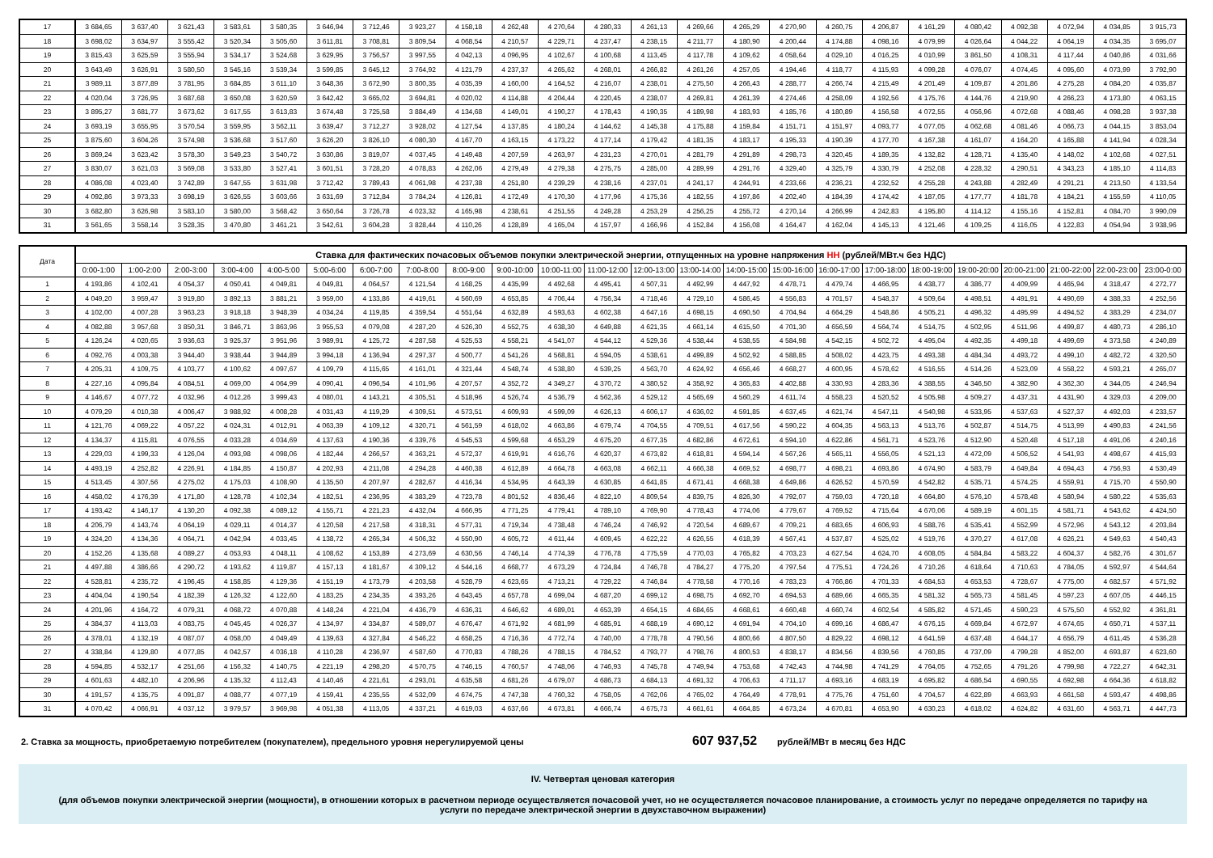| 17 | 3 684,65 | 3 637,40 | 3 621,43 | 3 583,61 | 3 580,35 | 3 646,94 | 3 712,46 | 3 923,27 | 4 158,18 | 4 262,48 | 4 270,64 | 4 280,33 | 4 261,13 | 4 269,66 | 4 265,29 | 4 270,90 | 4 260,75 | 4 206,87 | 4 161,29 | 4 080,42 | 4 092,38 | 4 072,94 | 4 034,85 | 3 915,73 |
| 18 | 3 698,02 | 3 634,97 | 3 555,42 | 3 520,34 | 3 505,60 | 3 611,81 | 3 708,81 | 3 809,54 | 4 068,54 | 4 210,57 | 4 229,71 | 4 237,47 | 4 238,15 | 4 211,77 | 4 180,90 | 4 200,44 | 4 174,88 | 4 098,16 | 4 079,99 | 4 026,64 | 4 044,22 | 4 064,19 | 4 034,35 | 3 695,07 |
| 19 | 3 815,43 | 3 625,59 | 3 555,94 | 3 534,17 | 3 524,68 | 3 629,95 | 3 756,57 | 3 997,55 | 4 042,13 | 4 096,95 | 4 102,67 | 4 100,68 | 4 113,45 | 4 117,78 | 4 109,62 | 4 058,64 | 4 029,10 | 4 016,25 | 4 010,99 | 3 861,50 | 4 108,31 | 4 117,44 | 4 040,86 | 4 031,66 |
| 20 | 3 643,49 | 3 626,91 | 3 580,50 | 3 545,16 | 3 539,34 | 3 599,85 | 3 645,12 | 3 764,92 | 4 121,79 | 4 237,37 | 4 265,62 | 4 268,01 | 4 266,82 | 4 261,26 | 4 257,05 | 4 194,46 | 4 118,77 | 4 115,93 | 4 099,28 | 4 076,07 | 4 074,45 | 4 095,60 | 4 073,99 | 3 792,90 |
| 21 | 3 989,11 | 3 877,89 | 3 781,95 | 3 684,85 | 3 611,10 | 3 648,36 | 3 672,90 | 3 800,35 | 4 035,39 | 4 160,00 | 4 164,52 | 4 216,07 | 4 238,01 | 4 275,50 | 4 266,43 | 4 288,77 | 4 266,74 | 4 215,49 | 4 201,49 | 4 109,87 | 4 201,86 | 4 275,28 | 4 084,20 | 4 035,87 |
| 22 | 4 020,04 | 3 726,95 | 3 687,68 | 3 650,08 | 3 620,59 | 3 642,42 | 3 665,02 | 3 694,81 | 4 020,02 | 4 114,88 | 4 204,44 | 4 220,45 | 4 238,07 | 4 269,81 | 4 261,39 | 4 274,46 | 4 258,09 | 4 192,56 | 4 175,76 | 4 144,76 | 4 219,90 | 4 266,23 | 4 173,80 | 4 063,15 |
| 23 | 3 895,27 | 3 681,77 | 3 673,62 | 3 617,55 | 3 613,83 | 3 674,48 | 3 725,58 | 3 884,49 | 4 134,68 | 4 149,01 | 4 190,27 | 4 178,43 | 4 190,35 | 4 189,98 | 4 183,93 | 4 185,76 | 4 180,89 | 4 156,58 | 4 072,55 | 4 056,96 | 4 072,68 | 4 088,46 | 4 098,28 | 3 937,38 |
| 24 | 3 693,19 | 3 655,95 | 3 570,54 | 3 559,95 | 3 562,11 | 3 639,47 | 3 712,27 | 3 928,02 | 4 127,54 | 4 137,85 | 4 180,24 | 4 144,62 | 4 145,38 | 4 175,88 | 4 159,84 | 4 151,71 | 4 151,97 | 4 093,77 | 4 077,05 | 4 062,68 | 4 081,46 | 4 066,73 | 4 044,15 | 3 853,04 |
| 25 | 3 875,60 | 3 604,26 | 3 574,98 | 3 536,68 | 3 517,60 | 3 626,20 | 3 826,10 | 4 080,30 | 4 167,70 | 4 163,15 | 4 173,22 | 4 177,14 | 4 179,42 | 4 181,35 | 4 183,17 | 4 195,33 | 4 190,39 | 4 177,70 | 4 167,38 | 4 161,07 | 4 164,20 | 4 165,88 | 4 141,94 | 4 028,34 |
| 26 | 3 869,24 | 3 623,42 | 3 578,30 | 3 549,23 | 3 540,72 | 3 630,86 | 3 819,07 | 4 037,45 | 4 149,48 | 4 207,59 | 4 263,97 | 4 231,23 | 4 270,01 | 4 281,79 | 4 291,89 | 4 298,73 | 4 320,45 | 4 189,35 | 4 132,82 | 4 128,71 | 4 135,40 | 4 148,02 | 4 102,68 | 4 027,51 |
| 27 | 3 830,07 | 3 621,03 | 3 569,08 | 3 533,80 | 3 527,41 | 3 601,51 | 3 728,20 | 4 078,83 | 4 262,06 | 4 279,49 | 4 279,38 | 4 275,75 | 4 285,00 | 4 289,99 | 4 291,76 | 4 329,40 | 4 325,79 | 4 330,79 | 4 252,08 | 4 228,32 | 4 290,51 | 4 343,23 | 4 185,10 | 4 114,83 |
| 28 | 4 086,08 | 4 023,40 | 3 742,89 | 3 647,55 | 3 631,98 | 3 712,42 | 3 789,43 | 4 061,98 | 4 237,38 | 4 251,80 | 4 239,29 | 4 238,16 | 4 237,01 | 4 241,17 | 4 244,91 | 4 233,66 | 4 236,21 | 4 232,52 | 4 255,28 | 4 243,88 | 4 282,49 | 4 291,21 | 4 213,50 | 4 133,54 |
| 29 | 4 092,86 | 3 973,33 | 3 698,19 | 3 626,55 | 3 603,66 | 3 631,69 | 3 712,84 | 3 784,24 | 4 126,81 | 4 172,49 | 4 170,30 | 4 177,96 | 4 175,36 | 4 182,55 | 4 197,86 | 4 202,40 | 4 184,39 | 4 174,42 | 4 187,05 | 4 177,77 | 4 181,78 | 4 184,21 | 4 155,59 | 4 110,05 |
| 30 | 3 682,80 | 3 626,98 | 3 583,10 | 3 580,00 | 3 568,42 | 3 650,64 | 3 726,78 | 4 023,32 | 4 165,98 | 4 238,61 | 4 251,55 | 4 249,28 | 4 253,29 | 4 256,25 | 4 255,72 | 4 270,14 | 4 266,99 | 4 242,83 | 4 195,80 | 4 114,12 | 4 155,16 | 4 152,81 | 4 084,70 | 3 990,09 |
| 31 | 3 561,65 | 3 558,14 | 3 528,35 | 3 470,80 | 3 461,21 | 3 542,61 | 3 604,28 | 3 828,44 | 4 110,26 | 4 128,89 | 4 165,04 | 4 157,97 | 4 166,96 | 4 152,84 | 4 156,08 | 4 164,47 | 4 162,04 | 4 145,13 | 4 121,46 | 4 109,25 | 4 116,05 | 4 122,83 | 4 054,94 | 3 938,96 |
| Дата | Ставка для фактических почасовых объемов покупки электрической энергии, отпущенных на уровне напряжения НН (рублей/МВт.ч без НДС) | | | | | | | | | | | | | | | | | | | | | | | |
| --- | --- | --- | --- | --- | --- | --- | --- | --- | --- | --- | --- | --- | --- | --- | --- | --- | --- | --- | --- | --- | --- | --- | --- | --- |
| | 0:00-1:00 | 1:00-2:00 | 2:00-3:00 | 3:00-4:00 | 4:00-5:00 | 5:00-6:00 | 6:00-7:00 | 7:00-8:00 | 8:00-9:00 | 9:00-10:00 | 10:00-11:00 | 11:00-12:00 | 12:00-13:00 | 13:00-14:00 | 14:00-15:00 | 15:00-16:00 | 16:00-17:00 | 17:00-18:00 | 18:00-19:00 | 19:00-20:00 | 20:00-21:00 | 21:00-22:00 | 22:00-23:00 | 23:00-0:00 |
| 1 | 4 193,86 | 4 102,41 | 4 054,37 | 4 050,41 | 4 049,81 | 4 049,81 | 4 064,57 | 4 121,54 | 4 168,25 | 4 435,99 | 4 492,68 | 4 495,41 | 4 507,31 | 4 492,99 | 4 447,92 | 4 478,71 | 4 479,74 | 4 466,95 | 4 438,77 | 4 386,77 | 4 409,99 | 4 465,94 | 4 318,47 | 4 272,77 |
| 2 | 4 049,20 | 3 959,47 | 3 919,80 | 3 892,13 | 3 881,21 | 3 959,00 | 4 133,86 | 4 419,61 | 4 560,69 | 4 653,85 | 4 706,44 | 4 756,34 | 4 718,46 | 4 729,10 | 4 586,45 | 4 556,83 | 4 701,57 | 4 548,37 | 4 509,64 | 4 498,51 | 4 491,91 | 4 490,69 | 4 388,33 | 4 252,56 |
| 3 | 4 102,00 | 4 007,28 | 3 963,23 | 3 918,18 | 3 948,39 | 4 034,24 | 4 119,85 | 4 359,54 | 4 551,64 | 4 632,89 | 4 593,63 | 4 602,38 | 4 647,16 | 4 698,15 | 4 690,50 | 4 704,94 | 4 664,29 | 4 548,86 | 4 505,21 | 4 496,32 | 4 495,99 | 4 494,52 | 4 383,29 | 4 234,07 |
| 4 | 4 082,88 | 3 957,68 | 3 850,31 | 3 846,71 | 3 863,96 | 3 955,53 | 4 079,08 | 4 287,20 | 4 526,30 | 4 552,75 | 4 638,30 | 4 649,88 | 4 621,35 | 4 661,14 | 4 615,50 | 4 701,30 | 4 656,59 | 4 564,74 | 4 514,75 | 4 502,95 | 4 511,96 | 4 499,87 | 4 480,73 | 4 286,10 |
| 5 | 4 126,24 | 4 020,65 | 3 936,63 | 3 925,37 | 3 951,96 | 3 989,91 | 4 125,72 | 4 287,58 | 4 525,53 | 4 558,21 | 4 541,07 | 4 544,12 | 4 529,36 | 4 538,44 | 4 538,55 | 4 584,98 | 4 542,15 | 4 502,72 | 4 495,04 | 4 492,35 | 4 499,18 | 4 499,69 | 4 373,58 | 4 240,89 |
| 6 | 4 092,76 | 4 003,38 | 3 944,40 | 3 938,44 | 3 944,89 | 3 994,18 | 4 136,94 | 4 297,37 | 4 500,77 | 4 541,26 | 4 568,81 | 4 594,05 | 4 538,61 | 4 499,89 | 4 502,92 | 4 588,85 | 4 508,02 | 4 423,75 | 4 493,38 | 4 484,34 | 4 493,72 | 4 499,10 | 4 482,72 | 4 320,50 |
| 7 | 4 205,31 | 4 109,75 | 4 103,77 | 4 100,62 | 4 097,67 | 4 109,79 | 4 115,65 | 4 161,01 | 4 321,44 | 4 548,74 | 4 538,80 | 4 539,25 | 4 563,70 | 4 624,92 | 4 656,46 | 4 668,27 | 4 600,95 | 4 578,62 | 4 516,55 | 4 514,26 | 4 523,09 | 4 558,22 | 4 593,21 | 4 265,07 |
| 8 | 4 227,16 | 4 095,84 | 4 084,51 | 4 069,00 | 4 064,99 | 4 090,41 | 4 096,54 | 4 101,96 | 4 207,57 | 4 352,72 | 4 349,27 | 4 370,72 | 4 380,52 | 4 358,92 | 4 365,83 | 4 402,88 | 4 330,93 | 4 283,36 | 4 388,55 | 4 346,50 | 4 382,90 | 4 362,30 | 4 344,05 | 4 246,94 |
| 9 | 4 146,67 | 4 077,72 | 4 032,96 | 4 012,26 | 3 999,43 | 4 080,01 | 4 143,21 | 4 305,51 | 4 518,96 | 4 526,74 | 4 536,79 | 4 562,36 | 4 529,12 | 4 565,69 | 4 560,29 | 4 611,74 | 4 558,23 | 4 520,52 | 4 505,98 | 4 509,27 | 4 437,31 | 4 431,90 | 4 329,03 | 4 209,00 |
| 10 | 4 079,29 | 4 010,38 | 4 006,47 | 3 988,92 | 4 008,28 | 4 031,43 | 4 119,29 | 4 309,51 | 4 573,51 | 4 609,93 | 4 599,09 | 4 626,13 | 4 606,17 | 4 636,02 | 4 591,85 | 4 637,45 | 4 621,74 | 4 547,11 | 4 540,98 | 4 533,95 | 4 537,63 | 4 527,37 | 4 492,03 | 4 233,57 |
| 11 | 4 121,76 | 4 069,22 | 4 057,22 | 4 024,31 | 4 012,91 | 4 063,39 | 4 109,12 | 4 320,71 | 4 561,59 | 4 618,02 | 4 663,86 | 4 679,74 | 4 704,55 | 4 709,51 | 4 617,56 | 4 590,22 | 4 604,35 | 4 563,13 | 4 513,76 | 4 502,87 | 4 514,75 | 4 513,99 | 4 490,83 | 4 241,56 |
| 12 | 4 134,37 | 4 115,81 | 4 076,55 | 4 033,28 | 4 034,69 | 4 137,63 | 4 190,36 | 4 339,76 | 4 545,53 | 4 599,68 | 4 653,29 | 4 675,20 | 4 677,35 | 4 682,86 | 4 672,61 | 4 594,10 | 4 622,86 | 4 561,71 | 4 523,76 | 4 512,90 | 4 520,48 | 4 517,18 | 4 491,06 | 4 240,16 |
| 13 | 4 229,03 | 4 199,33 | 4 126,04 | 4 093,98 | 4 098,06 | 4 182,44 | 4 266,57 | 4 363,21 | 4 572,37 | 4 619,91 | 4 616,76 | 4 620,37 | 4 673,82 | 4 618,81 | 4 594,14 | 4 567,26 | 4 565,11 | 4 556,05 | 4 521,13 | 4 472,09 | 4 506,52 | 4 541,93 | 4 498,67 | 4 415,93 |
| 14 | 4 493,19 | 4 252,82 | 4 226,91 | 4 184,85 | 4 150,87 | 4 202,93 | 4 211,08 | 4 294,28 | 4 460,38 | 4 612,89 | 4 664,78 | 4 663,08 | 4 662,11 | 4 666,38 | 4 669,52 | 4 698,77 | 4 698,21 | 4 693,86 | 4 674,90 | 4 583,79 | 4 649,84 | 4 694,43 | 4 756,93 | 4 530,49 |
| 15 | 4 513,45 | 4 307,56 | 4 275,02 | 4 175,03 | 4 108,90 | 4 135,50 | 4 207,97 | 4 282,67 | 4 416,34 | 4 534,95 | 4 643,39 | 4 630,85 | 4 641,85 | 4 671,41 | 4 668,38 | 4 649,86 | 4 626,52 | 4 570,59 | 4 542,82 | 4 535,71 | 4 574,25 | 4 559,91 | 4 715,70 | 4 550,90 |
| 16 | 4 458,02 | 4 176,39 | 4 171,80 | 4 128,78 | 4 102,34 | 4 182,51 | 4 236,95 | 4 383,29 | 4 723,78 | 4 801,52 | 4 836,46 | 4 822,10 | 4 809,54 | 4 839,75 | 4 826,30 | 4 792,07 | 4 759,03 | 4 720,18 | 4 664,80 | 4 576,10 | 4 578,48 | 4 580,94 | 4 580,22 | 4 535,63 |
| 17 | 4 193,42 | 4 146,17 | 4 130,20 | 4 092,38 | 4 089,12 | 4 155,71 | 4 221,23 | 4 432,04 | 4 666,95 | 4 771,25 | 4 779,41 | 4 789,10 | 4 769,90 | 4 778,43 | 4 774,06 | 4 779,67 | 4 769,52 | 4 715,64 | 4 670,06 | 4 589,19 | 4 601,15 | 4 581,71 | 4 543,62 | 4 424,50 |
| 18 | 4 206,79 | 4 143,74 | 4 064,19 | 4 029,11 | 4 014,37 | 4 120,58 | 4 217,58 | 4 318,31 | 4 577,31 | 4 719,34 | 4 738,48 | 4 746,24 | 4 746,92 | 4 720,54 | 4 689,67 | 4 709,21 | 4 683,65 | 4 606,93 | 4 588,76 | 4 535,41 | 4 552,99 | 4 572,96 | 4 543,12 | 4 203,84 |
| 19 | 4 324,20 | 4 134,36 | 4 064,71 | 4 042,94 | 4 033,45 | 4 138,72 | 4 265,34 | 4 506,32 | 4 550,90 | 4 605,72 | 4 611,44 | 4 609,45 | 4 622,22 | 4 626,55 | 4 618,39 | 4 567,41 | 4 537,87 | 4 525,02 | 4 519,76 | 4 370,27 | 4 617,08 | 4 626,21 | 4 549,63 | 4 540,43 |
| 20 | 4 152,26 | 4 135,68 | 4 089,27 | 4 053,93 | 4 048,11 | 4 108,62 | 4 153,89 | 4 273,69 | 4 630,56 | 4 746,14 | 4 774,39 | 4 776,78 | 4 775,59 | 4 770,03 | 4 765,82 | 4 703,23 | 4 627,54 | 4 624,70 | 4 608,05 | 4 584,84 | 4 583,22 | 4 604,37 | 4 582,76 | 4 301,67 |
| 21 | 4 497,88 | 4 386,66 | 4 290,72 | 4 193,62 | 4 119,87 | 4 157,13 | 4 181,67 | 4 309,12 | 4 544,16 | 4 668,77 | 4 673,29 | 4 724,84 | 4 746,78 | 4 784,27 | 4 775,20 | 4 797,54 | 4 775,51 | 4 724,26 | 4 710,26 | 4 618,64 | 4 710,63 | 4 784,05 | 4 592,97 | 4 544,64 |
| 22 | 4 528,81 | 4 235,72 | 4 196,45 | 4 158,85 | 4 129,36 | 4 151,19 | 4 173,79 | 4 203,58 | 4 528,79 | 4 623,65 | 4 713,21 | 4 729,22 | 4 746,84 | 4 778,58 | 4 770,16 | 4 783,23 | 4 766,86 | 4 701,33 | 4 684,53 | 4 653,53 | 4 728,67 | 4 775,00 | 4 682,57 | 4 571,92 |
| 23 | 4 404,04 | 4 190,54 | 4 182,39 | 4 126,32 | 4 122,60 | 4 183,25 | 4 234,35 | 4 393,26 | 4 643,45 | 4 657,78 | 4 699,04 | 4 687,20 | 4 699,12 | 4 698,75 | 4 692,70 | 4 694,53 | 4 689,66 | 4 665,35 | 4 581,32 | 4 565,73 | 4 581,45 | 4 597,23 | 4 607,05 | 4 446,15 |
| 24 | 4 201,96 | 4 164,72 | 4 079,31 | 4 068,72 | 4 070,88 | 4 148,24 | 4 221,04 | 4 436,79 | 4 636,31 | 4 646,62 | 4 689,01 | 4 653,39 | 4 654,15 | 4 684,65 | 4 668,61 | 4 660,48 | 4 660,74 | 4 602,54 | 4 585,82 | 4 571,45 | 4 590,23 | 4 575,50 | 4 552,92 | 4 361,81 |
| 25 | 4 384,37 | 4 113,03 | 4 083,75 | 4 045,45 | 4 026,37 | 4 134,97 | 4 334,87 | 4 589,07 | 4 676,47 | 4 671,92 | 4 681,99 | 4 685,91 | 4 688,19 | 4 690,12 | 4 691,94 | 4 704,10 | 4 699,16 | 4 686,47 | 4 676,15 | 4 669,84 | 4 672,97 | 4 674,65 | 4 650,71 | 4 537,11 |
| 26 | 4 378,01 | 4 132,19 | 4 087,07 | 4 058,00 | 4 049,49 | 4 139,63 | 4 327,84 | 4 546,22 | 4 658,25 | 4 716,36 | 4 772,74 | 4 740,00 | 4 778,78 | 4 790,56 | 4 800,66 | 4 807,50 | 4 829,22 | 4 698,12 | 4 641,59 | 4 637,48 | 4 644,17 | 4 656,79 | 4 611,45 | 4 536,28 |
| 27 | 4 338,84 | 4 129,80 | 4 077,85 | 4 042,57 | 4 036,18 | 4 110,28 | 4 236,97 | 4 587,60 | 4 770,83 | 4 788,26 | 4 788,15 | 4 784,52 | 4 793,77 | 4 798,76 | 4 800,53 | 4 838,17 | 4 834,56 | 4 839,56 | 4 760,85 | 4 737,09 | 4 799,28 | 4 852,00 | 4 693,87 | 4 623,60 |
| 28 | 4 594,85 | 4 532,17 | 4 251,66 | 4 156,32 | 4 140,75 | 4 221,19 | 4 298,20 | 4 570,75 | 4 746,15 | 4 760,57 | 4 748,06 | 4 746,93 | 4 745,78 | 4 749,94 | 4 753,68 | 4 742,43 | 4 744,98 | 4 741,29 | 4 764,05 | 4 752,65 | 4 791,26 | 4 799,98 | 4 722,27 | 4 642,31 |
| 29 | 4 601,63 | 4 482,10 | 4 206,96 | 4 135,32 | 4 112,43 | 4 140,46 | 4 221,61 | 4 293,01 | 4 635,58 | 4 681,26 | 4 679,07 | 4 686,73 | 4 684,13 | 4 691,32 | 4 706,63 | 4 711,17 | 4 693,16 | 4 683,19 | 4 695,82 | 4 686,54 | 4 690,55 | 4 692,98 | 4 664,36 | 4 618,82 |
| 30 | 4 191,57 | 4 135,75 | 4 091,87 | 4 088,77 | 4 077,19 | 4 159,41 | 4 235,55 | 4 532,09 | 4 674,75 | 4 747,38 | 4 760,32 | 4 758,05 | 4 762,06 | 4 765,02 | 4 764,49 | 4 778,91 | 4 775,76 | 4 751,60 | 4 704,57 | 4 622,89 | 4 663,93 | 4 661,58 | 4 593,47 | 4 498,86 |
| 31 | 4 070,42 | 4 066,91 | 4 037,12 | 3 979,57 | 3 969,98 | 4 051,38 | 4 113,05 | 4 337,21 | 4 619,03 | 4 637,66 | 4 673,81 | 4 666,74 | 4 675,73 | 4 661,61 | 4 664,85 | 4 673,24 | 4 670,81 | 4 653,90 | 4 630,23 | 4 618,02 | 4 624,82 | 4 631,60 | 4 563,71 | 4 447,73 |
2. Ставка за мощность, приобретаемую потребителем (покупателем), предельного уровня нерегулируемой цены 607 937,52 рублей/МВт в месяц без НДС
IV. Четвертая ценовая категория
(для объемов покупки электрической энергии (мощности), в отношении которых в расчетном периоде осуществляется почасовой учет, но не осуществляется почасовое планирование, а стоимость услуг по передаче определяется по тарифу на услуги по передаче электрической энергии в двухставочном выражении)